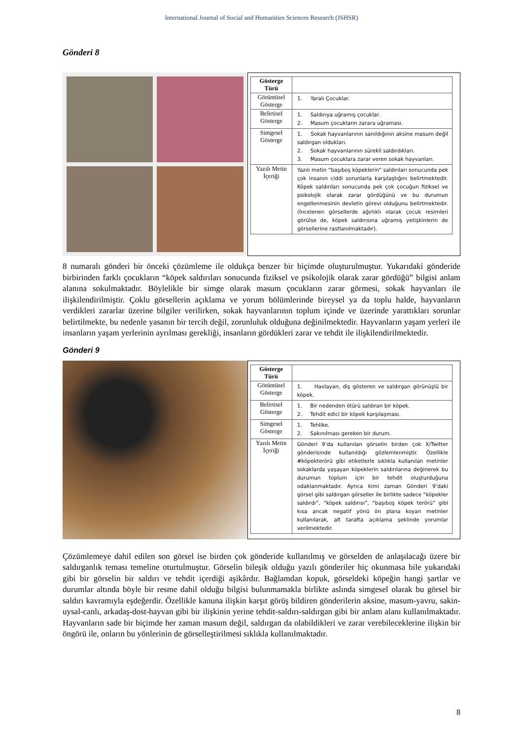International Journal of Social and Humanities Sciences Research (JSHSR)
Gönderi 8
| Gösterge Türü | |
| Görüntüsel Gösterge | 1. Yaralı Çocuklar. |
| Belirtisel Gösterge | 1. Saldırıya uğramış çocuklar. 2. Masum çocukların zarara uğraması. |
| Simgesel Gösterge | 1. Sokak hayvanlarının sanıldığının aksine masum değil saldırgan oldukları. 2. Sokak hayvanlarının sürekli saldırdıkları. 3. Masum çocuklara zarar veren sokak hayvanları. |
| Yazılı Metin İçeriği | Yazılı metin “başıboş köpeklerin” saldırıları sonucunda pek çok insanın ciddi sorunlarla karşılaştığını belirtmektedir. Köpek saldırıları sonucunda pek çok çocuğun fiziksel ve psikolojik olarak zarar gördüğünü ve bu durumun engellenmesinin devletin görevi olduğunu belirtmektedir. (İncelenen görsellerde ağırlıklı olarak çocuk resimleri görülse de, köpek saldırısına uğramış yetişkinlerin de görsellerine rastlanılmaktadır). |
8 numaralı gönderi bir önceki çözümleme ile oldukça benzer bir biçimde oluşturulmuştur. Yukarıdaki gönderide birbirinden farklı çocukların “köpek saldırıları sonucunda fiziksel ve psikolojik olarak zarar gördüğü” bilgisi anlam alanına sokulmaktadır. Böylelikle bir simge olarak masum çocukların zarar görmesi, sokak hayvanları ile ilişkilendirilmiştir. Çoklu görsellerin açıklama ve yorum bölümlerinde bireysel ya da toplu halde, hayvanların verdikleri zararlar üzerine bilgiler verilirken, sokak hayvanlarının toplum içinde ve üzerinde yarattıkları sorunlar belirtilmekte, bu nedenle yasanın bir tercih değil, zorunluluk olduğuna değinilmektedir. Hayvanların yaşam yerleri ile insanların yaşam yerlerinin ayrılması gerekliği, insanların gördükleri zarar ve tehdit ile ilişkilendirilmektedir.
Gönderi 9
| Gösterge Türü | |
| Görüntüsel Gösterge | 1. Havlayan, diş gösteren ve saldırgan görünüşlü bir köpek. |
| Belirtisel Gösterge | 1. Bir nedenden ötürü saldıran bir köpek. 2. Tehdit edici bir köpek karşılaşması. |
| Simgesel Gösterge | 1. Tehlike. 2. Sakınılması gereken bir durum. |
| Yazılı Metin İçeriği | Gönderi 9’da kullanılan görselin birden çok X/Twitter gönderisinde kullanıldığı gözlemlenmiştir. Özellikle #köpekterörü gibi etiketlerle sıklıkla kullanılan metinler sokaklarda yaşayan köpeklerin saldırılarına değinerek bu durumun toplum için bir tehdit oluşturduğuna odaklanmaktadır. Ayrıca kimi zaman Gönderi 9’daki görsel gibi saldırgan görseller ile birlikte sadece “köpekler saldırdı”, “köpek saldırısı”, “başıboş köpek terörü” gibi kısa ancak negatif yönü ön plana koyan metinler kullanılarak, alt tarafta açıklama şeklinde yorumlar verilmektedir. |
Çözümlemeye dahil edilen son görsel ise birden çok gönderide kullanılmış ve görselden de anlaşılacağı üzere bir saldırganlık teması temeline oturtulmuştur. Görselin bileşik olduğu yazılı gönderiler hiç okunmasa bile yukarıdaki gibi bir görselin bir saldırı ve tehdit içerdiği aşikârdır. Bağlamdan kopuk, görseldeki köpeğin hangi şartlar ve durumlar altında böyle bir resme dahil olduğu bilgisi bulunmamakla birlikte aslında simgesel olarak bu görsel bir saldırı kavramıyla eşdeğerdir. Özellikle kanuna ilişkin karşıt görüş bildiren gönderilerin aksine, masum-yavru, sakin-uysal-canlı, arkadaş-dost-hayvan gibi bir ilişkinin yerine tehdit-saldırı-saldırgan gibi bir anlam alanı kullanılmaktadır. Hayvanların sade bir biçimde her zaman masum değil, saldırgan da olabildikleri ve zarar verebileceklerine ilişkin bir öngörü ile, onların bu yönlerinin de görselleştirilmesi sıklıkla kullanılmaktadır.
8